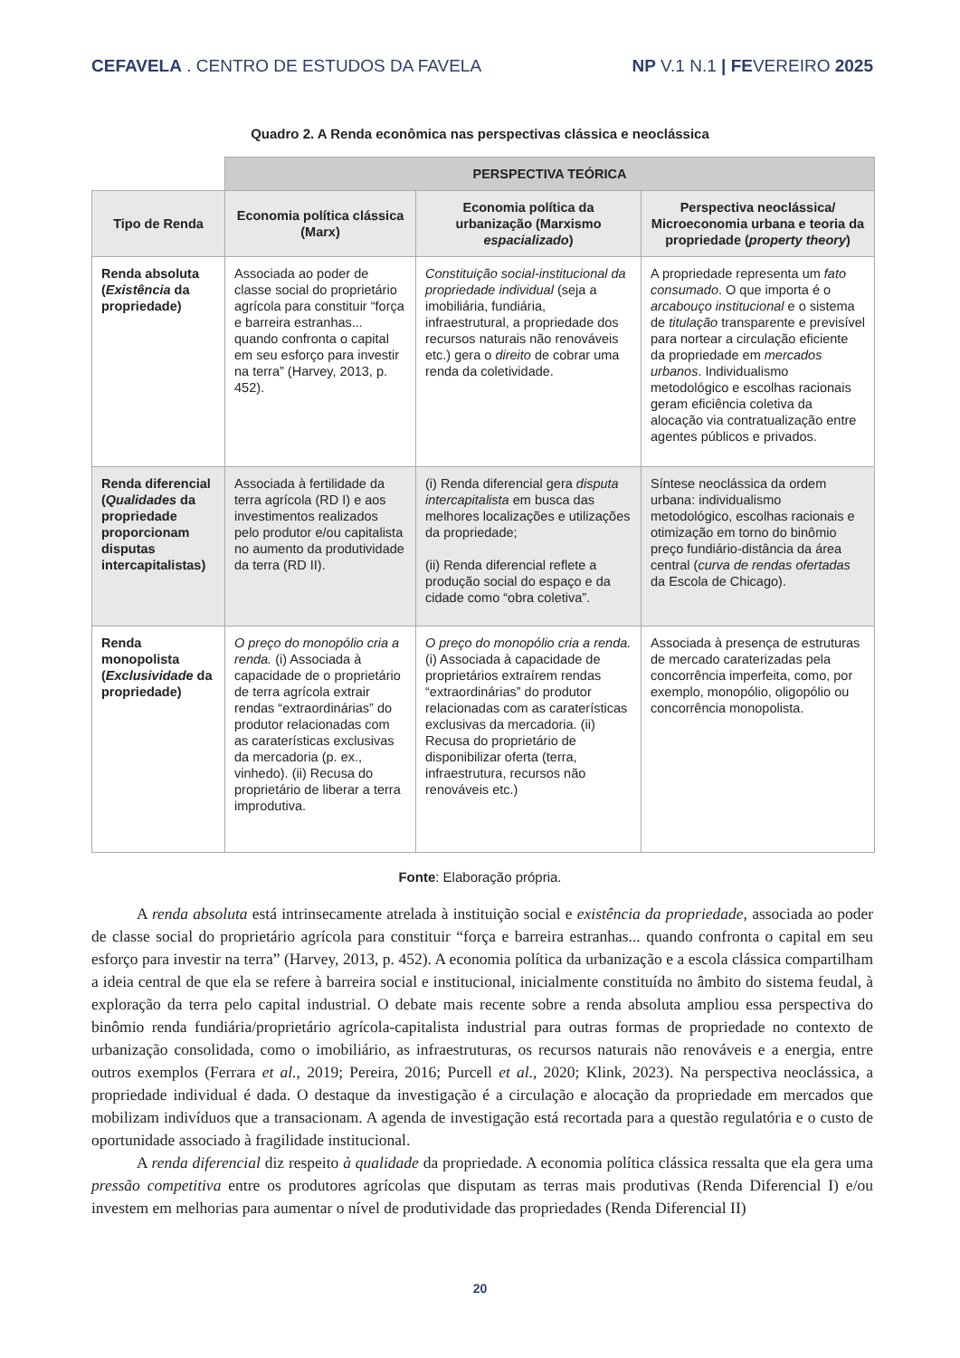CEFAVELA . CENTRO DE ESTUDOS DA FAVELA
NP V.1 N.1 | FEVEREIRO 2025
Quadro 2. A Renda econômica nas perspectivas clássica e neoclássica
| | PERSPECTIVA TEÓRICA | | |
| Tipo de Renda | Economia política clássica (Marx) | Economia política da urbanização (Marxismo espacializado ) | Perspectiva neoclássica/ Microeconomia urbana e teoria da propriedade ( property theory ) |
| Renda absoluta ( Existência da propriedade) | Associada ao poder de classe social do proprietário agrícola para constituir “força e barreira estranhas... quando confronta o capital em seu esforço para investir na terra” (Harvey, 2013, p. 452). | Constituição social-institucional da propriedade individual (seja a imobiliária, fundiária, infraestrutural, a propriedade dos recursos naturais não renováveis etc.) gera o direito de cobrar uma renda da coletividade. | A propriedade representa um fato consumado . O que importa é o arcabouço institucional e o sistema de titulação transparente e previsível para nortear a circulação eficiente da propriedade em mercados urbanos . Individualismo metodológico e escolhas racionais geram eficiência coletiva da alocação via contratualização entre agentes públicos e privados. |
| Renda diferencial ( Qualidades da propriedade proporcionam disputas intercapitalistas) | Associada à fertilidade da terra agrícola (RD I) e aos investimentos realizados pelo produtor e/ou capitalista no aumento da produtividade da terra (RD II). | (i) Renda diferencial gera disputa intercapitalista em busca das melhores localizações e utilizações da propriedade; (ii) Renda diferencial reflete a produção social do espaço e da cidade como “obra coletiva”. | Síntese neoclássica da ordem urbana: individualismo metodológico, escolhas racionais e otimização em torno do binômio preço fundiário-distância da área central ( curva de rendas ofertadas da Escola de Chicago). |
| Renda monopolista ( Exclusividade da propriedade) | O preço do monopólio cria a renda. (i) Associada à capacidade de o proprietário de terra agrícola extrair rendas “extraordinárias” do produtor relacionadas com as caraterísticas exclusivas da mercadoria (p. ex., vinhedo). (ii) Recusa do proprietário de liberar a terra improdutiva. | O preço do monopólio cria a renda. (i) Associada à capacidade de proprietários extraírem rendas “extraordinárias” do produtor relacionadas com as caraterísticas exclusivas da mercadoria. (ii) Recusa do proprietário de disponibilizar oferta (terra, infraestrutura, recursos não renováveis etc.) | Associada à presença de estruturas de mercado caraterizadas pela concorrência imperfeita, como, por exemplo, monopólio, oligopólio ou concorrência monopolista. |
Fonte: Elaboração própria.
A renda absoluta está intrinsecamente atrelada à instituição social e existência da propriedade, associada ao poder de classe social do proprietário agrícola para constituir “força e barreira estranhas... quando confronta o capital em seu esforço para investir na terra” (Harvey, 2013, p. 452). A economia política da urbanização e a escola clássica compartilham a ideia central de que ela se refere à barreira social e institucional, inicialmente constituída no âmbito do sistema feudal, à exploração da terra pelo capital industrial. O debate mais recente sobre a renda absoluta ampliou essa perspectiva do binômio renda fundiária/proprietário agrícola-capitalista industrial para outras formas de propriedade no contexto de urbanização consolidada, como o imobiliário, as infraestruturas, os recursos naturais não renováveis e a energia, entre outros exemplos (Ferrara et al., 2019; Pereira, 2016; Purcell et al., 2020; Klink, 2023). Na perspectiva neoclássica, a propriedade individual é dada. O destaque da investigação é a circulação e alocação da propriedade em mercados que mobilizam indivíduos que a transacionam. A agenda de investigação está recortada para a questão regulatória e o custo de oportunidade associado à fragilidade institucional.
A renda diferencial diz respeito à qualidade da propriedade. A economia política clássica ressalta que ela gera uma pressão competitiva entre os produtores agrícolas que disputam as terras mais produtivas (Renda Diferencial I) e/ou investem em melhorias para aumentar o nível de produtividade das propriedades (Renda Diferencial II)
20